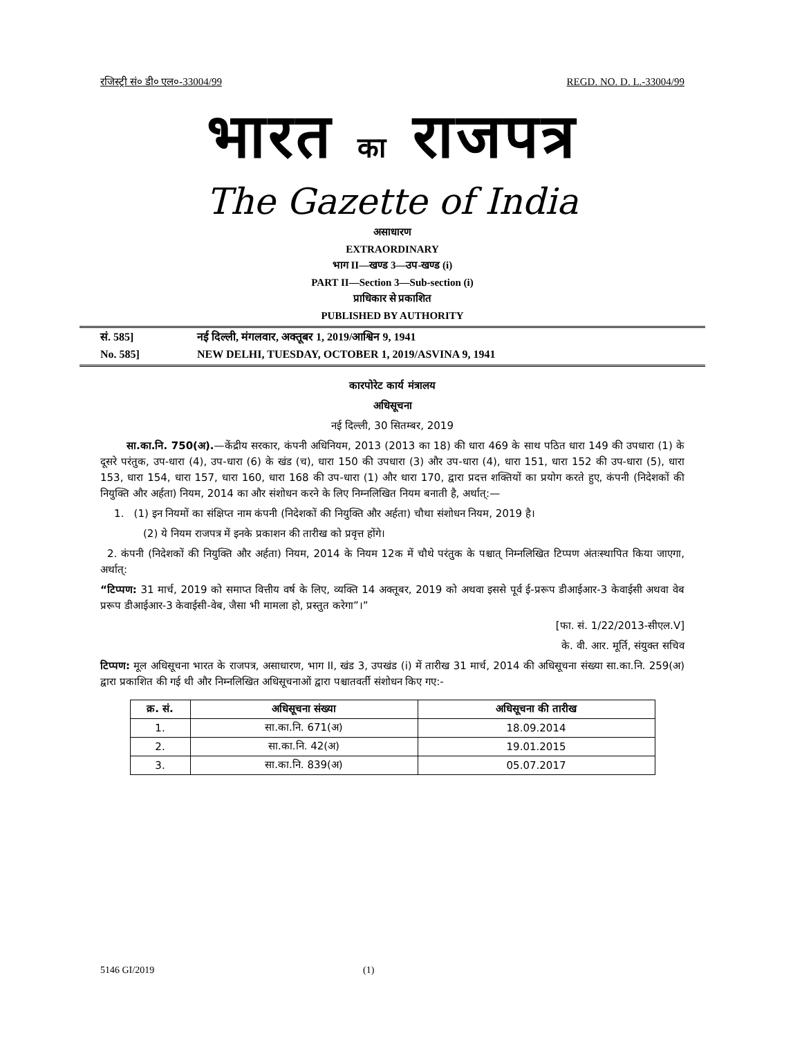रजिस्ट्री सं० डी० एल०-33004/99 REGD. NO. D. L.-33004/99
भारत का राजपत्र
The Gazette of India
असाधारण
EXTRAORDINARY
भाग II—खण्ड 3—उप-खण्ड (i)
PART II—Section 3—Sub-section (i)
प्राधिकार से प्रकाशित
PUBLISHED BY AUTHORITY
सं. 585] नई दिल्ली, मंगलवार, अक्तूबर 1, 2019/आश्विन 9, 1941
No. 585] NEW DELHI, TUESDAY, OCTOBER 1, 2019/ASVINA 9, 1941
कारपोरेट कार्य मंत्रालय
अधिसूचना
नई दिल्ली, 30 सितम्बर, 2019
सा.का.नि. 750(अ).—केंद्रीय सरकार, कंपनी अधिनियम, 2013 (2013 का 18) की धारा 469 के साथ पठित धारा 149 की उपधारा (1) के दूसरे परंतुक, उप-धारा (4), उप-धारा (6) के खंड (च), धारा 150 की उपधारा (3) और उप-धारा (4), धारा 151, धारा 152 की उप-धारा (5), धारा 153, धारा 154, धारा 157, धारा 160, धारा 168 की उप-धारा (1) और धारा 170, द्वारा प्रदत्त शक्तियों का प्रयोग करते हुए, कंपनी (निदेशकों की नियुक्ति और अर्हता) नियम, 2014 का और संशोधन करने के लिए निम्नलिखित नियम बनाती है, अर्थात्:—
1. (1) इन नियमों का संक्षिप्त नाम कंपनी (निदेशकों की नियुक्ति और अर्हता) चौथा संशोधन नियम, 2019 है।
(2) ये नियम राजपत्र में इनके प्रकाशन की तारीख को प्रवृत्त होंगे।
2. कंपनी (निदेशकों की नियुक्ति और अर्हता) नियम, 2014 के नियम 12क में चौथे परंतुक के पश्चात् निम्नलिखित टिप्पण अंतःस्थापित किया जाएगा, अर्थात्:
“टिप्पण: 31 मार्च, 2019 को समाप्त वित्तीय वर्ष के लिए, व्यक्ति 14 अक्तूबर, 2019 को अथवा इससे पूर्व ई-प्ररूप डीआईआर-3 केवाईसी अथवा वेब प्ररूप डीआईआर-3 केवाईसी-वेब, जैसा भी मामला हो, प्रस्तुत करेगा”।”
[फा. सं. 1/22/2013-सीएल.V]
के. वी. आर. मूर्ति, संयुक्त सचिव
टिप्पण: मूल अधिसूचना भारत के राजपत्र, असाधारण, भाग II, खंड 3, उपखंड (i) में तारीख 31 मार्च, 2014 की अधिसूचना संख्या सा.का.नि. 259(अ) द्वारा प्रकाशित की गई थी और निम्नलिखित अधिसूचनाओं द्वारा पश्चातवर्ती संशोधन किए गए:-
| क्र. सं. | अधिसूचना संख्या | अधिसूचना की तारीख |
| --- | --- | --- |
| 1. | सा.का.नि. 671(अ) | 18.09.2014 |
| 2. | सा.का.नि. 42(अ) | 19.01.2015 |
| 3. | सा.का.नि. 839(अ) | 05.07.2017 |
5146 GI/2019 (1)